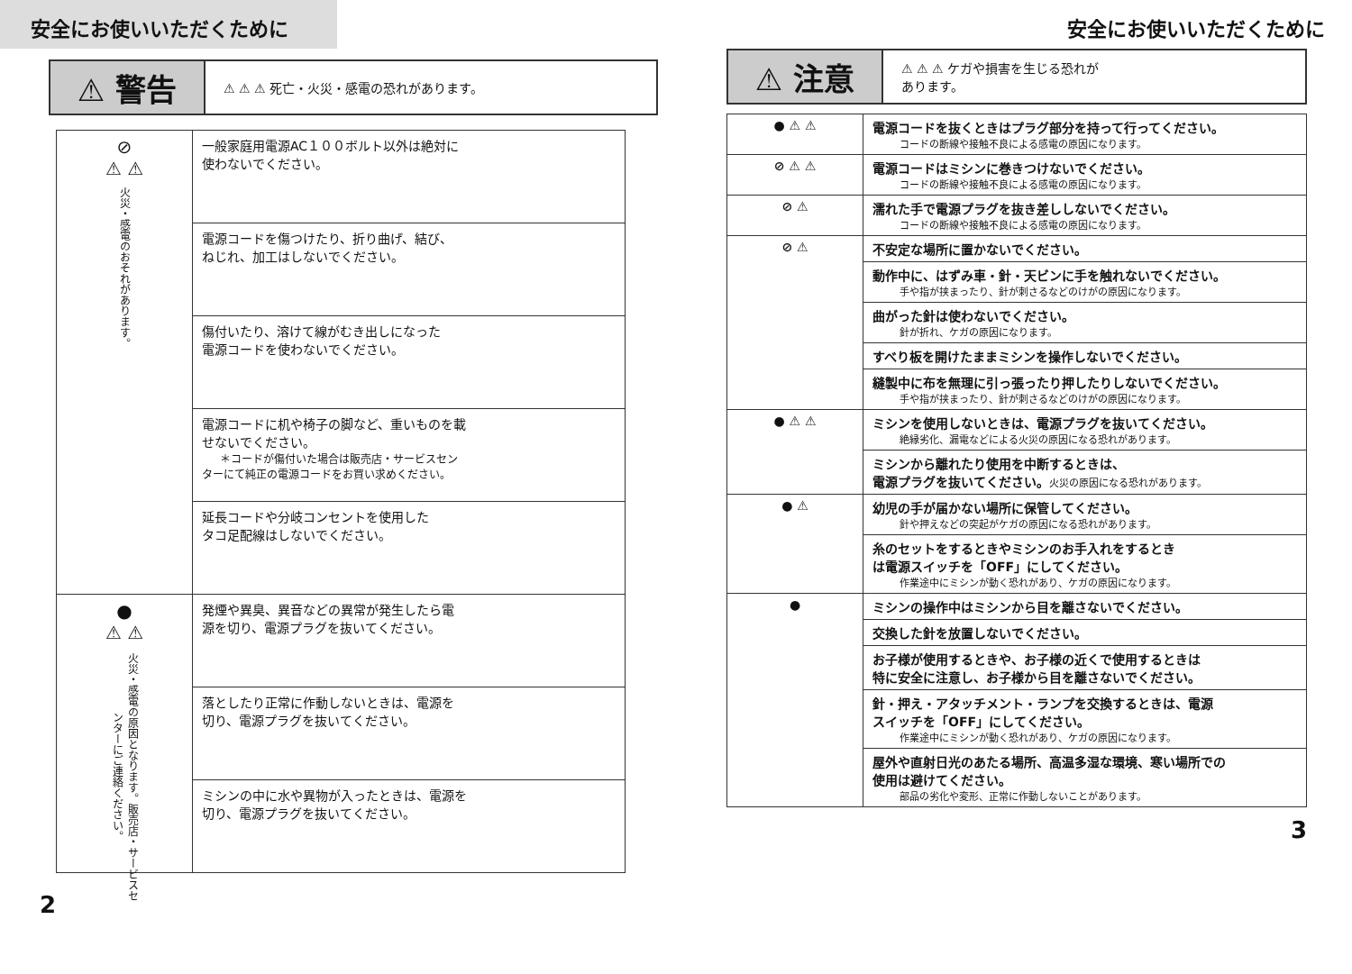安全にお使いいただくために
⚠ 警告
⚠ ⚠ ⚠ 死亡・火災・感電の恐れがあります。
| ⊘ ⚠ ⚠ 火災・感電のおそれがあります。 | 一般家庭用電源AC１００ボルト以外は絶対に 使わないでください。 |
| | 電源コードを傷つけたり、折り曲げ、結び、 ねじれ、加工はしないでください。 |
| | 傷付いたり、溶けて線がむき出しになった 電源コードを使わないでください。 |
| | 電源コードに机や椅子の脚など、重いものを載 せないでください。 ＊コードが傷付いた場合は販売店・サービスセン ターにて純正の電源コードをお買い求めください。 |
| | 延長コードや分岐コンセントを使用した タコ足配線はしないでください。 |
| ● ⚠ ⚠ 火災・感電の原因となります。販売店・サービスセンターにご連絡ください。 | 発煙や異臭、異音などの異常が発生したら電 源を切り、電源プラグを抜いてください。 |
| | 落としたり正常に作動しないときは、電源を 切り、電源プラグを抜いてください。 |
| | ミシンの中に水や異物が入ったときは、電源を 切り、電源プラグを抜いてください。 |
2
安全にお使いいただくために
⚠ 注意
⚠ ⚠ ⚠ ケガや損害を生じる恐れが
あります。
| ● ⚠ ⚠ | 電源コードを抜くときはプラグ部分を持って行ってください。 コードの断線や接触不良による感電の原因になります。 |
| ⊘ ⚠ ⚠ | 電源コードはミシンに巻きつけないでください。 コードの断線や接触不良による感電の原因になります。 |
| ⊘ ⚠ | 濡れた手で電源プラグを抜き差ししないでください。 コードの断線や接触不良による感電の原因になります。 |
| ⊘ ⚠ | 不安定な場所に置かないでください。 |
| | 動作中に、はずみ車・針・天ビンに手を触れないでください。 手や指が挟まったり、針が刺さるなどのけがの原因になります。 |
| | 曲がった針は使わないでください。 針が折れ、ケガの原因になります。 |
| | すべり板を開けたままミシンを操作しないでください。 |
| | 縫製中に布を無理に引っ張ったり押したりしないでください。 手や指が挟まったり、針が刺さるなどのけがの原因になります。 |
| ● ⚠ ⚠ | ミシンを使用しないときは、電源プラグを抜いてください。 絶縁劣化、漏電などによる火災の原因になる恐れがあります。 |
| | ミシンから離れたり使用を中断するときは、 電源プラグを抜いてください。 火災の原因になる恐れがあります。 |
| ● ⚠ | 幼児の手が届かない場所に保管してください。 針や押えなどの突起がケガの原因になる恐れがあります。 |
| | 糸のセットをするときやミシンのお手入れをするとき は電源スイッチを「OFF」にしてください。 作業途中にミシンが動く恐れがあり、ケガの原因になります。 |
| ● | ミシンの操作中はミシンから目を離さないでください。 |
| | 交換した針を放置しないでください。 |
| | お子様が使用するときや、お子様の近くで使用するときは 特に安全に注意し、お子様から目を離さないでください。 |
| | 針・押え・アタッチメント・ランプを交換するときは、電源 スイッチを「OFF」にしてください。 作業途中にミシンが動く恐れがあり、ケガの原因になります。 |
| | 屋外や直射日光のあたる場所、高温多湿な環境、寒い場所での 使用は避けてください。 部品の劣化や変形、正常に作動しないことがあります。 |
3